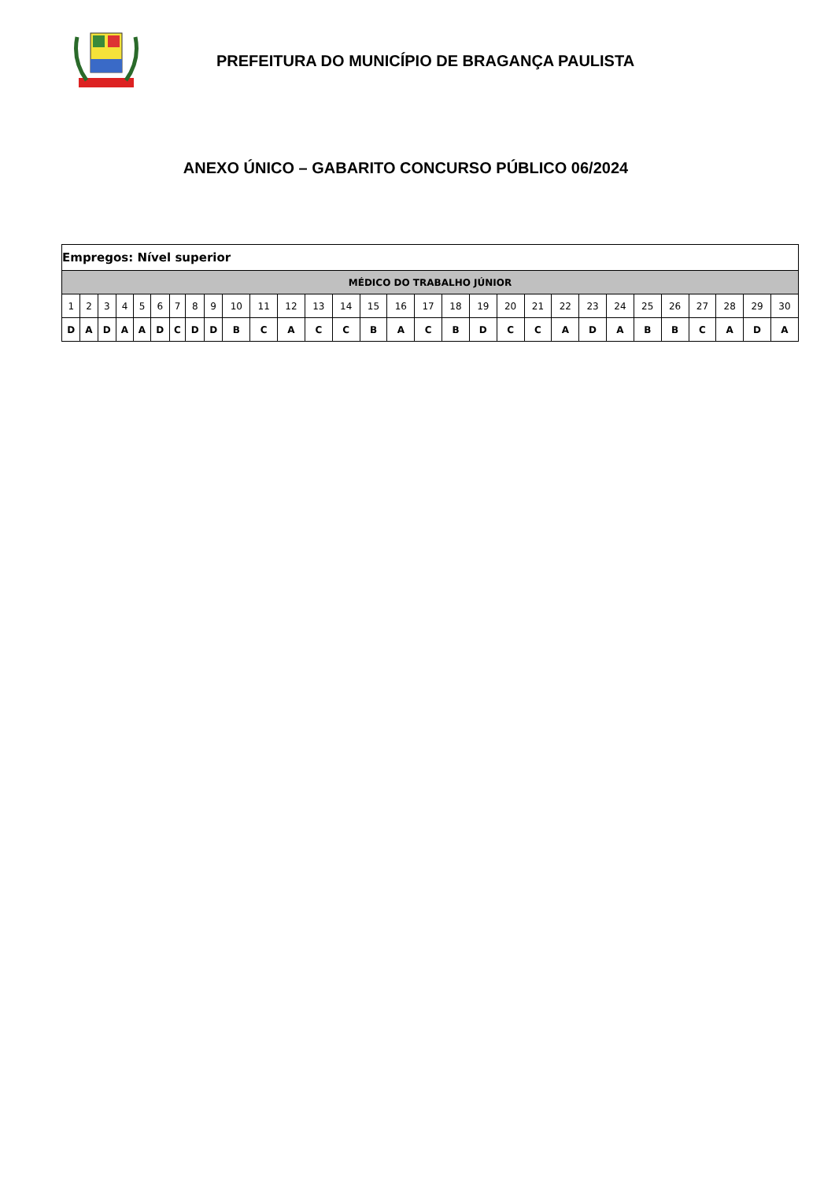PREFEITURA DO MUNICÍPIO DE BRAGANÇA PAULISTA
ANEXO ÚNICO – GABARITO CONCURSO PÚBLICO 06/2024
| Empregos: Nível superior | | | | | | | | | | | | | | | | | | | | | | | | | | | | | |
| MÉDICO DO TRABALHO JÚNIOR | | | | | | | | | | | | | | | | | | | | | | | | | | | | | |
| 1 | 2 | 3 | 4 | 5 | 6 | 7 | 8 | 9 | 10 | 11 | 12 | 13 | 14 | 15 | 16 | 17 | 18 | 19 | 20 | 21 | 22 | 23 | 24 | 25 | 26 | 27 | 28 | 29 | 30 |
| D | A | D | A | A | D | C | D | D | B | C | A | C | C | B | A | C | B | D | C | C | A | D | A | B | B | C | A | D | A |